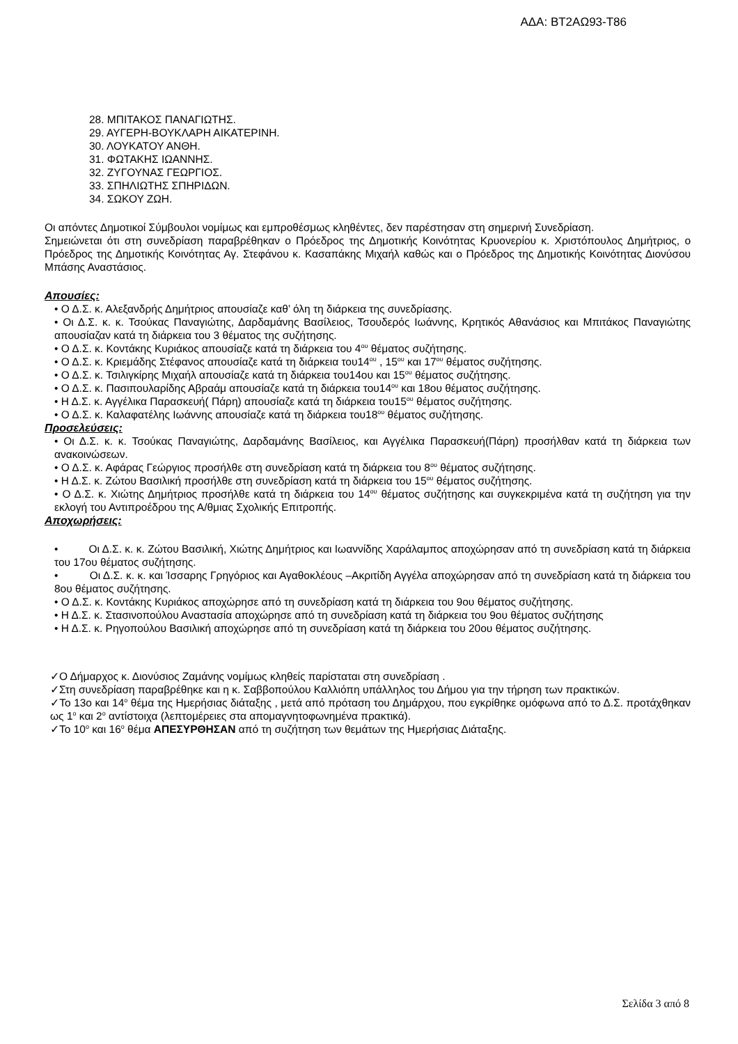ΑΔΑ: ΒΤ2ΑΩ93-Τ86
28. ΜΠΙΤΑΚΟΣ ΠΑΝΑΓΙΩΤΗΣ.
29. ΑΥΓΕΡΗ-ΒΟΥΚΛΑΡΗ ΑΙΚΑΤΕΡΙΝΗ.
30. ΛΟΥΚΑΤΟΥ ΑΝΘΗ.
31. ΦΩΤΑΚΗΣ ΙΩΑΝΝΗΣ.
32. ΖΥΓΟΥΝΑΣ ΓΕΩΡΓΙΟΣ.
33. ΣΠΗΛΙΩΤΗΣ ΣΠΗΡΙΔΩΝ.
34. ΣΩΚΟΥ ΖΩΗ.
Οι απόντες Δημοτικοί Σύμβουλοι νομίμως και εμπροθέσμως κληθέντες, δεν παρέστησαν στη σημερινή Συνεδρίαση.
Σημειώνεται ότι στη συνεδρίαση παραβρέθηκαν ο Πρόεδρος της Δημοτικής Κοινότητας Κρυονερίου κ. Χριστόπουλος Δημήτριος, ο Πρόεδρος της Δημοτικής Κοινότητας Αγ. Στεφάνου κ. Κασαπάκης Μιχαήλ καθώς και ο Πρόεδρος της Δημοτικής Κοινότητας Διονύσου Μπάσης Αναστάσιος.
Απουσίες:
• Ο Δ.Σ. κ. Αλεξανδρής Δημήτριος απουσίαζε καθ’ όλη τη διάρκεια της συνεδρίασης.
• Οι Δ.Σ. κ. κ. Τσούκας Παναγιώτης, Δαρδαμάνης Βασίλειος, Τσουδερός Ιωάννης, Κρητικός Αθανάσιος και Μπιτάκος Παναγιώτης απουσίαζαν κατά τη διάρκεια του 3 θέματος της συζήτησης.
• Ο Δ.Σ. κ. Κοντάκης Κυριάκος απουσίαζε κατά τη διάρκεια του 4<sup>ου</sup> θέματος συζήτησης.
• Ο Δ.Σ. κ. Κριεμάδης Στέφανος απουσίαζε κατά τη διάρκεια του14<sup>ου</sup> , 15<sup>ου</sup> και 17<sup>ου</sup> θέματος συζήτησης.
• Ο Δ.Σ. κ. Τσιλιγκίρης Μιχαήλ απουσίαζε κατά τη διάρκεια του14ου και 15<sup>ου</sup> θέματος συζήτησης.
• Ο Δ.Σ. κ. Πασιπουλαρίδης Αβραάμ απουσίαζε κατά τη διάρκεια του14<sup>ου</sup> και 18ου θέματος συζήτησης.
• Η Δ.Σ. κ. Αγγέλικα Παρασκευή( Πάρη) απουσίαζε κατά τη διάρκεια του15<sup>ου</sup> θέματος συζήτησης.
• Ο Δ.Σ. κ. Καλαφατέλης Ιωάννης απουσίαζε κατά τη διάρκεια του18<sup>ου</sup> θέματος συζήτησης.
Προσελεύσεις:
• Οι Δ.Σ. κ. κ. Τσούκας Παναγιώτης, Δαρδαμάνης Βασίλειος, και Αγγέλικα Παρασκευή(Πάρη) προσήλθαν κατά τη διάρκεια των ανακοινώσεων.
• Ο Δ.Σ. κ. Αφάρας Γεώργιος προσήλθε στη συνεδρίαση κατά τη διάρκεια του 8<sup>ου</sup> θέματος συζήτησης.
• Η Δ.Σ. κ. Ζώτου Βασιλική προσήλθε στη συνεδρίαση κατά τη διάρκεια του 15<sup>ου</sup> θέματος συζήτησης.
• Ο Δ.Σ. κ. Χιώτης Δημήτριος προσήλθε κατά τη διάρκεια του 14<sup>ου</sup> θέματος συζήτησης και συγκεκριμένα κατά τη συζήτηση για την εκλογή του Αντιπροέδρου της Α/θμιας Σχολικής Επιτροπής.
Αποχωρήσεις:
• Οι Δ.Σ. κ. κ. Ζώτου Βασιλική, Χιώτης Δημήτριος και Ιωαννίδης Χαράλαμπος αποχώρησαν από τη συνεδρίαση κατά τη διάρκεια του 17ου θέματος συζήτησης.
• Οι Δ.Σ. κ. κ. και Ίσσαρης Γρηγόριος και Αγαθοκλέους –Ακριτίδη Αγγέλα αποχώρησαν από τη συνεδρίαση κατά τη διάρκεια του 8ου θέματος συζήτησης.
• Ο Δ.Σ. κ. Κοντάκης Κυριάκος αποχώρησε από τη συνεδρίαση κατά τη διάρκεια του 9ου θέματος συζήτησης.
• Η Δ.Σ. κ. Στασινοπούλου Αναστασία αποχώρησε από τη συνεδρίαση κατά τη διάρκεια του 9ου θέματος συζήτησης
• Η Δ.Σ. κ. Ρηγοπούλου Βασιλική αποχώρησε από τη συνεδρίαση κατά τη διάρκεια του 20ου θέματος συζήτησης.
✓Ο Δήμαρχος κ. Διονύσιος Ζαμάνης νομίμως κληθείς παρίσταται στη συνεδρίαση .
✓Στη συνεδρίαση παραβρέθηκε και η κ. Σαββοπούλου Καλλιόπη υπάλληλος του Δήμου για την τήρηση των πρακτικών.
✓Το 13ο και 14<sup>ο</sup> θέμα της Ημερήσιας διάταξης , μετά από πρόταση του Δημάρχου, που εγκρίθηκε ομόφωνα από το Δ.Σ. προτάχθηκαν ως 1<sup>ο</sup> και 2<sup>ο</sup> αντίστοιχα (λεπτομέρειες στα απομαγνητοφωνημένα πρακτικά).
✓Το 10<sup>ο</sup> και 16<sup>ο</sup> θέμα ΑΠΕΣΥΡΘΗΣΑΝ από τη συζήτηση των θεμάτων της Ημερήσιας Διάταξης.
Σελίδα 3 από 8